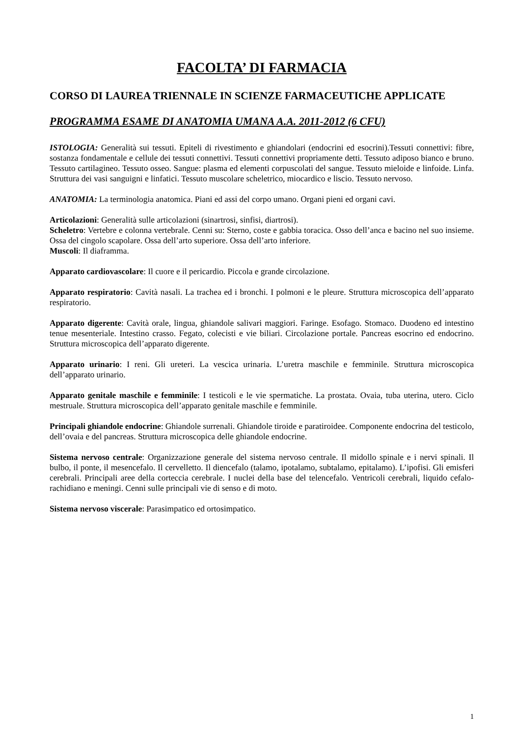FACOLTA’ DI FARMACIA
CORSO DI LAUREA TRIENNALE IN SCIENZE FARMACEUTICHE APPLICATE
PROGRAMMA ESAME DI ANATOMIA UMANA A.A. 2011-2012 (6 CFU)
ISTOLOGIA: Generalità sui tessuti. Epiteli di rivestimento e ghiandolari (endocrini ed esocrini).Tessuti connettivi: fibre, sostanza fondamentale e cellule dei tessuti connettivi. Tessuti connettivi propriamente detti. Tessuto adiposo bianco e bruno. Tessuto cartilagineo. Tessuto osseo. Sangue: plasma ed elementi corpuscolati del sangue. Tessuto mieloide e linfoide. Linfa. Struttura dei vasi sanguigni e linfatici. Tessuto muscolare scheletrico, miocardico e liscio. Tessuto nervoso.
ANATOMIA: La terminologia anatomica. Piani ed assi del corpo umano. Organi pieni ed organi cavi.
Articolazioni: Generalità sulle articolazioni (sinartrosi, sinfisi, diartrosi).
Scheletro: Vertebre e colonna vertebrale. Cenni su: Sterno, coste e gabbia toracica. Osso dell’anca e bacino nel suo insieme. Ossa del cingolo scapolare. Ossa dell’arto superiore. Ossa dell’arto inferiore.
Muscoli: Il diaframma.
Apparato cardiovascolare: Il cuore e il pericardio. Piccola e grande circolazione.
Apparato respiratorio: Cavità nasali. La trachea ed i bronchi. I polmoni e le pleure. Struttura microscopica dell’apparato respiratorio.
Apparato digerente: Cavità orale, lingua, ghiandole salivari maggiori. Faringe. Esofago. Stomaco. Duodeno ed intestino tenue mesenteriale. Intestino crasso. Fegato, colecisti e vie biliari. Circolazione portale. Pancreas esocrino ed endocrino. Struttura microscopica dell’apparato digerente.
Apparato urinario: I reni. Gli ureteri. La vescica urinaria. L’uretra maschile e femminile. Struttura microscopica dell’apparato urinario.
Apparato genitale maschile e femminile: I testicoli e le vie spermatiche. La prostata. Ovaia, tuba uterina, utero. Ciclo mestruale. Struttura microscopica dell’apparato genitale maschile e femminile.
Principali ghiandole endocrine: Ghiandole surrenali. Ghiandole tiroide e paratiroidee. Componente endocrina del testicolo, dell’ovaia e del pancreas. Struttura microscopica delle ghiandole endocrine.
Sistema nervoso centrale: Organizzazione generale del sistema nervoso centrale. Il midollo spinale e i nervi spinali. Il bulbo, il ponte, il mesencefalo. Il cervelletto. Il diencefalo (talamo, ipotalamo, subtalamo, epitalamo). L’ipofisi. Gli emisferi cerebrali. Principali aree della corteccia cerebrale. I nuclei della base del telencefalo. Ventricoli cerebrali, liquido cefalo-rachidiano e meningi. Cenni sulle principali vie di senso e di moto.
Sistema nervoso viscerale: Parasimpatico ed ortosimpatico.
1